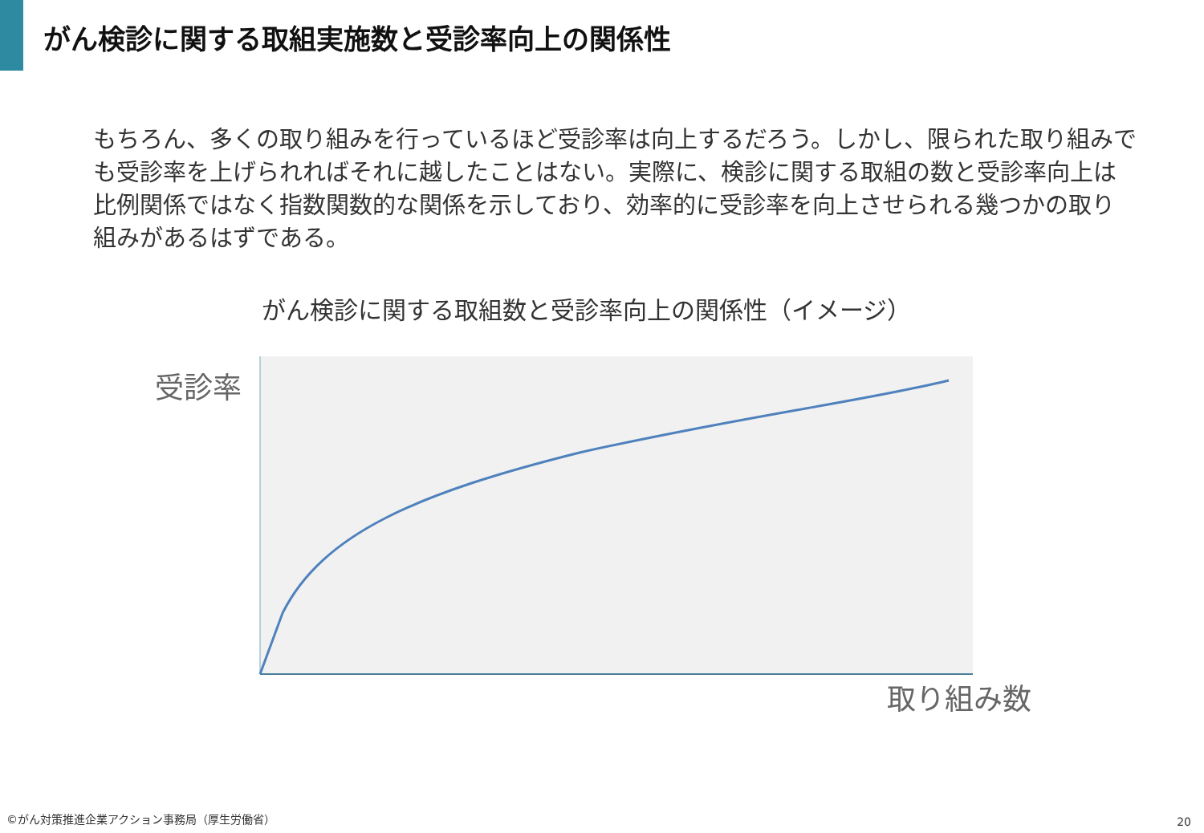がん検診に関する取組実施数と受診率向上の関係性
もちろん、多くの取り組みを行っているほど受診率は向上するだろう。しかし、限られた取り組みでも受診率を上げられればそれに越したことはない。実際に、検診に関する取組の数と受診率向上は比例関係ではなく指数関数的な関係を示しており、効率的に受診率を向上させられる幾つかの取り組みがあるはずである。
がん検診に関する取組数と受診率向上の関係性（イメージ）
受診率
取り組み数
©がん対策推進企業アクション事務局（厚生労働省）
20